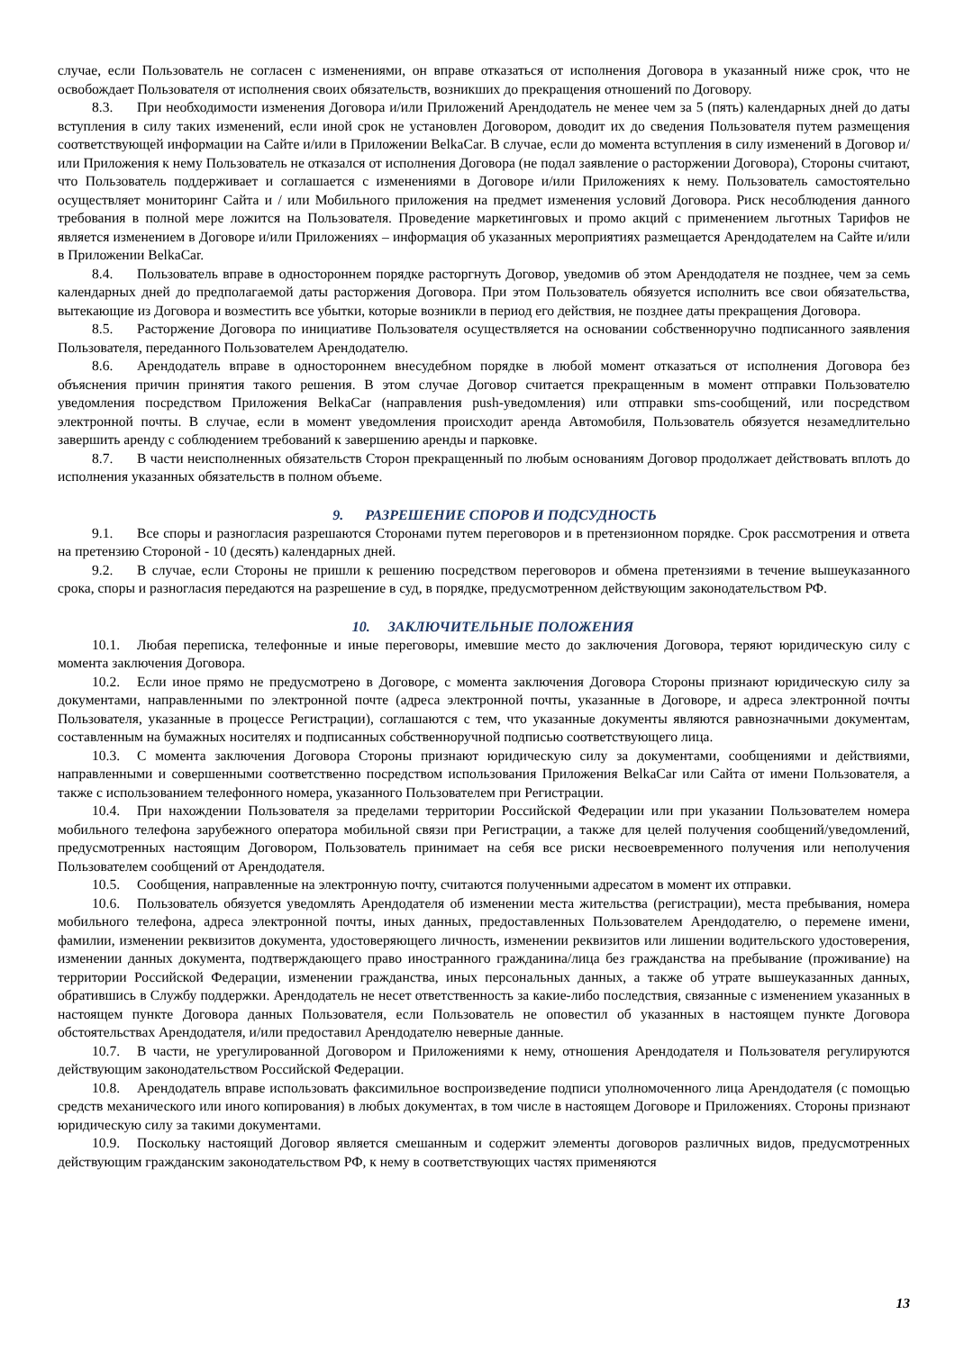случае, если Пользователь не согласен с изменениями, он вправе отказаться от исполнения Договора в указанный ниже срок, что не освобождает Пользователя от исполнения своих обязательств, возникших до прекращения отношений по Договору.
8.3. При необходимости изменения Договора и/или Приложений Арендодатель не менее чем за 5 (пять) календарных дней до даты вступления в силу таких изменений, если иной срок не установлен Договором, доводит их до сведения Пользователя путем размещения соответствующей информации на Сайте и/или в Приложении BelkaCar. В случае, если до момента вступления в силу изменений в Договор и/или Приложения к нему Пользователь не отказался от исполнения Договора (не подал заявление о расторжении Договора), Стороны считают, что Пользователь поддерживает и соглашается с изменениями в Договоре и/или Приложениях к нему. Пользователь самостоятельно осуществляет мониторинг Сайта и / или Мобильного приложения на предмет изменения условий Договора. Риск несоблюдения данного требования в полной мере ложится на Пользователя. Проведение маркетинговых и промо акций с применением льготных Тарифов не является изменением в Договоре и/или Приложениях – информация об указанных мероприятиях размещается Арендодателем на Сайте и/или в Приложении BelkaCar.
8.4. Пользователь вправе в одностороннем порядке расторгнуть Договор, уведомив об этом Арендодателя не позднее, чем за семь календарных дней до предполагаемой даты расторжения Договора. При этом Пользователь обязуется исполнить все свои обязательства, вытекающие из Договора и возместить все убытки, которые возникли в период его действия, не позднее даты прекращения Договора.
8.5. Расторжение Договора по инициативе Пользователя осуществляется на основании собственноручно подписанного заявления Пользователя, переданного Пользователем Арендодателю.
8.6. Арендодатель вправе в одностороннем внесудебном порядке в любой момент отказаться от исполнения Договора без объяснения причин принятия такого решения. В этом случае Договор считается прекращенным в момент отправки Пользователю уведомления посредством Приложения BelkaCar (направления push-уведомления) или отправки sms-сообщений, или посредством электронной почты. В случае, если в момент уведомления происходит аренда Автомобиля, Пользователь обязуется незамедлительно завершить аренду с соблюдением требований к завершению аренды и парковке.
8.7. В части неисполненных обязательств Сторон прекращенный по любым основаниям Договор продолжает действовать вплоть до исполнения указанных обязательств в полном объеме.
9. РАЗРЕШЕНИЕ СПОРОВ И ПОДСУДНОСТЬ
9.1. Все споры и разногласия разрешаются Сторонами путем переговоров и в претензионном порядке. Срок рассмотрения и ответа на претензию Стороной - 10 (десять) календарных дней.
9.2. В случае, если Стороны не пришли к решению посредством переговоров и обмена претензиями в течение вышеуказанного срока, споры и разногласия передаются на разрешение в суд, в порядке, предусмотренном действующим законодательством РФ.
10. ЗАКЛЮЧИТЕЛЬНЫЕ ПОЛОЖЕНИЯ
10.1. Любая переписка, телефонные и иные переговоры, имевшие место до заключения Договора, теряют юридическую силу с момента заключения Договора.
10.2. Если иное прямо не предусмотрено в Договоре, с момента заключения Договора Стороны признают юридическую силу за документами, направленными по электронной почте (адреса электронной почты, указанные в Договоре, и адреса электронной почты Пользователя, указанные в процессе Регистрации), соглашаются с тем, что указанные документы являются равнозначными документам, составленным на бумажных носителях и подписанных собственноручной подписью соответствующего лица.
10.3. С момента заключения Договора Стороны признают юридическую силу за документами, сообщениями и действиями, направленными и совершенными соответственно посредством использования Приложения BelkaCar или Сайта от имени Пользователя, а также с использованием телефонного номера, указанного Пользователем при Регистрации.
10.4. При нахождении Пользователя за пределами территории Российской Федерации или при указании Пользователем номера мобильного телефона зарубежного оператора мобильной связи при Регистрации, а также для целей получения сообщений/уведомлений, предусмотренных настоящим Договором, Пользователь принимает на себя все риски несвоевременного получения или неполучения Пользователем сообщений от Арендодателя.
10.5. Сообщения, направленные на электронную почту, считаются полученными адресатом в момент их отправки.
10.6. Пользователь обязуется уведомлять Арендодателя об изменении места жительства (регистрации), места пребывания, номера мобильного телефона, адреса электронной почты, иных данных, предоставленных Пользователем Арендодателю, о перемене имени, фамилии, изменении реквизитов документа, удостоверяющего личность, изменении реквизитов или лишении водительского удостоверения, изменении данных документа, подтверждающего право иностранного гражданина/лица без гражданства на пребывание (проживание) на территории Российской Федерации, изменении гражданства, иных персональных данных, а также об утрате вышеуказанных данных, обратившись в Службу поддержки. Арендодатель не несет ответственность за какие-либо последствия, связанные с изменением указанных в настоящем пункте Договора данных Пользователя, если Пользователь не оповестил об указанных в настоящем пункте Договора обстоятельствах Арендодателя, и/или предоставил Арендодателю неверные данные.
10.7. В части, не урегулированной Договором и Приложениями к нему, отношения Арендодателя и Пользователя регулируются действующим законодательством Российской Федерации.
10.8. Арендодатель вправе использовать факсимильное воспроизведение подписи уполномоченного лица Арендодателя (с помощью средств механического или иного копирования) в любых документах, в том числе в настоящем Договоре и Приложениях. Стороны признают юридическую силу за такими документами.
10.9. Поскольку настоящий Договор является смешанным и содержит элементы договоров различных видов, предусмотренных действующим гражданским законодательством РФ, к нему в соответствующих частях применяются
13